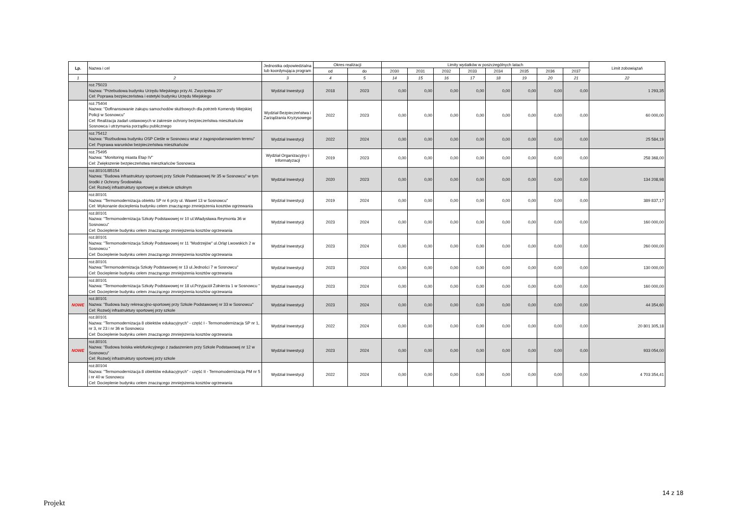| Lp. | Nazwa i cel | Jednostka odpowiedzialna lub koordynująca program | Okres realizacji | | Limity wydatków w poszczególnych latach | | | | | | | | Limit zobowiązań |
| --- | --- | --- | --- | --- | --- | --- | --- | --- | --- | --- | --- | --- | --- |
| | | | od | do | 2030 | 2031 | 2032 | 2033 | 2034 | 2035 | 2036 | 2037 | |
| 1 | 2 | 3 | 4 | 5 | 14 | 15 | 16 | 17 | 18 | 19 | 20 | 21 | 22 |
| | roz.75023 Nazwa: "Przebudowa budynku Urzędu Miejskiego przy Al. Zwycięstwa 20" Cel: Poprawa bezpieczeństwa i estetyki budynku Urzędu Miejskiego | Wydział Inwestycji | 2018 | 2023 | 0,00 | 0,00 | 0,00 | 0,00 | 0,00 | 0,00 | 0,00 | 0,00 | 1 293,35 |
| | roz.75404 Nazwa: "Dofinansowanie zakupu samochodów służbowych dla potrzeb Komendy Miejskiej Policji w Sosnowcu" Cel: Realizacja zadań ustawowych w zakresie ochrony bezpieczeństwa mieszkańców Sosnowca i utrzymania porządku publicznego | Wydział Bezpieczeństwa i Zarządzania Kryzysowego | 2022 | 2023 | 0,00 | 0,00 | 0,00 | 0,00 | 0,00 | 0,00 | 0,00 | 0,00 | 60 000,00 |
| | roz.75412 Nazwa: "Rozbudowa budynku OSP Cieśle w Sosnowcu wraz z zagospodarowaniem terenu" Cel: Poprawa warunków bezpieczeństwa mieszkańców | Wydział Inwestycji | 2022 | 2024 | 0,00 | 0,00 | 0,00 | 0,00 | 0,00 | 0,00 | 0,00 | 0,00 | 25 584,19 |
| | roz.75495 Nazwa: "Monitoring miasta Etap IV" Cel: Zwiększenie bezpieczeństwa mieszkańców Sosnowca | Wydział Organizacyjny i Informatyzacji | 2019 | 2023 | 0,00 | 0,00 | 0,00 | 0,00 | 0,00 | 0,00 | 0,00 | 0,00 | 258 368,00 |
| | roz.80101/85154 Nazwa: "Budowa infrastruktury sportowej przy Szkole Podstawowej Nr 35 w Sosnowcu" w tym środki z Ochrony Środowiska Cel: Rozwój infrastruktury sportowej w obiekcie szkolnym | Wydział Inwestycji | 2020 | 2023 | 0,00 | 0,00 | 0,00 | 0,00 | 0,00 | 0,00 | 0,00 | 0,00 | 134 208,98 |
| | roz.80101 Nazwa: "Termomodernizacja obiektu SP nr 6 przy ul. Wawel 13 w Sosnowcu" Cel: Wykonanie docieplenia budynku celem znaczącego zmniejszenia kosztów ogrzewania | Wydział Inwestycji | 2019 | 2024 | 0,00 | 0,00 | 0,00 | 0,00 | 0,00 | 0,00 | 0,00 | 0,00 | 389 837,17 |
| | roz.80101 Nazwa: "Termomodernizacja Szkoły Podstawowej nr 10 ul.Władysława Reymonta 36 w Sosnowcu" Cel: Docieplenie budynku celem znaczącego zmniejszenia kosztów ogrzewania | Wydział Inwestycji | 2023 | 2024 | 0,00 | 0,00 | 0,00 | 0,00 | 0,00 | 0,00 | 0,00 | 0,00 | 160 000,00 |
| | roz.80101 Nazwa: "Termomodernizacja Szkoły Podstawowej nr 11 "Modrzejów" ul.Orląt Lwowskich 2 w Sosnowcu " Cel: Docieplenie budynku celem znaczącego zmniejszenia kosztów ogrzewania | Wydział Inwestycji | 2023 | 2024 | 0,00 | 0,00 | 0,00 | 0,00 | 0,00 | 0,00 | 0,00 | 0,00 | 260 000,00 |
| | roz.80101 Nazwa:"Termomodernizacja Szkoły Podstawowej nr 13 ul.Jedności 7 w Sosnowcu" Cel: Docieplenie budynku celem znaczącego zmniejszenia kosztów ogrzewania | Wydział Inwestycji | 2023 | 2024 | 0,00 | 0,00 | 0,00 | 0,00 | 0,00 | 0,00 | 0,00 | 0,00 | 130 000,00 |
| | roz.80101 Nazwa: "Termomodernizacja Szkoły Podstawowej nr 18 ul.Przyjaciół Żołnierza 1 w Sosnowcu " Cel: Docieplenie budynku celem znaczącego zmniejszenia kosztów ogrzewania | Wydział Inwestycji | 2023 | 2024 | 0,00 | 0,00 | 0,00 | 0,00 | 0,00 | 0,00 | 0,00 | 0,00 | 160 000,00 |
| NOWE | roz.80101 Nazwa: "Budowa bazy rekreacyjno-sportowej przy Szkole Podstawowej nr 33 w Sosnowcu" Cel: Rozwój infrastruktury sportowej przy szkole | Wydział Inwestycji | 2023 | 2024 | 0,00 | 0,00 | 0,00 | 0,00 | 0,00 | 0,00 | 0,00 | 0,00 | 44 354,60 |
| | roz.80101 Nazwa: "Termomodernizacja 8 obiektów edukacyjnych" - część I - Termomodernizacja SP nr 1, nr 3, nr 23 i nr 36 w Sosnowcu Cel: Docieplenie budynku celem znaczącego zmniejszenia kosztów ogrzewania | Wydział Inwestycji | 2022 | 2024 | 0,00 | 0,00 | 0,00 | 0,00 | 0,00 | 0,00 | 0,00 | 0,00 | 20 801 305,18 |
| NOWE | roz.80101 Nazwa: "Budowa boiska wielofunkcyjnego z zadaszeniem przy Szkole Podstawowej nr 12 w Sosnowcu" Cel: Rozwój infrastruktury sportowej przy szkole | Wydział Inwestycji | 2023 | 2024 | 0,00 | 0,00 | 0,00 | 0,00 | 0,00 | 0,00 | 0,00 | 0,00 | 933 054,00 |
| | roz.80104 Nazwa: "Termomodernizacja 8 obiektów edukacyjnych" - część II - Termomodernizacja PM nr 5 i nr 40 w Sosnowcu Cel: Docieplenie budynku celem znaczącego zmniejszenia kosztów ogrzewania | Wydział Inwestycji | 2022 | 2024 | 0,00 | 0,00 | 0,00 | 0,00 | 0,00 | 0,00 | 0,00 | 0,00 | 4 703 354,41 |
14 z 18
Projekt